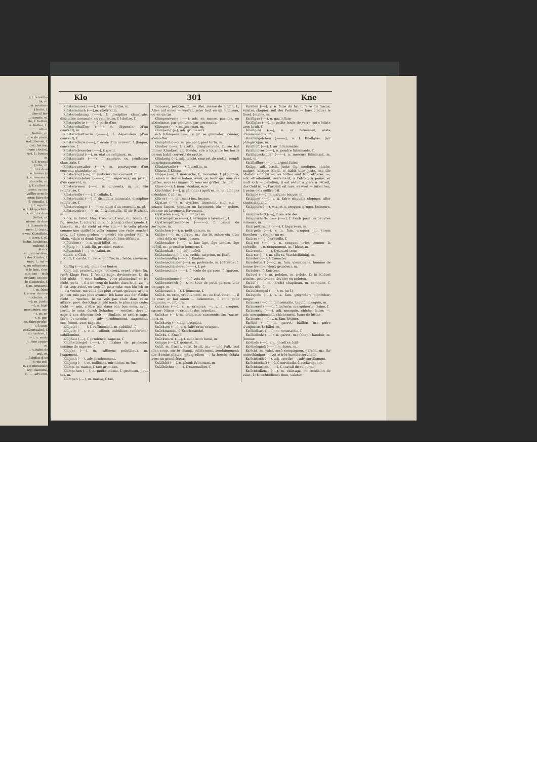), f. ferraille-
lis, m.
, m. marteau
) batte, f.
. cheval bis-
.) taquoir, m.
tte, f. battoir,
n. battue, f.;
attue.
battoir, m.
ucle de porte,
ord.) buisse, f.
illet, battoir;
d'une cloche),
ur), f.; fuseau
m.
-), f. travail
[telle, m.
n. fil à den-
n. fuseau (à
), n. coussin à
[dentelle, m.
), f. coffret à
tisser, ou tra-
vailler avec le
coter, faire de
[à dentelle, f.
), f. aiguille
n. f. Klöppellade
), m. fil à den-
[telles, m.
aiseur de den-
f. faiseuse de
erre, f.; (cuis.)
e von Kartoffeln,
e terre, f. pl.
ische, boulettes,
oulette, f.
âteux.
ent, monastère,
s der Klöster, f.
ents, f.; ins —
x, ou religieuse;
e le froc, s'en-
oile; ins — sich
er dans un cou-
le claustrale, f.
—), m. coutume,
—), m. frère
f. soeur du cou-
m. cloître, m.
—), m. jardin
—), n. bâti-
monastère, mo-
—), m. re-
—), n. pro-
en, faire profes-
—), f. com-
conventualité, f.
monastère, f.
—), n. voûte
n. bien appar-
m.
), n. habit de
tral, m.
), f. église d'un
, n. vie reli-
e, vie monacale;
adj. claustral,
el; —, adv. con-
Klo 301 Kne
Klöstermauer (⏑⏑—), f. mur du cloître, m.
Klöstermönch (⏑—),m. cloîtrier,m.
Klösterordnung (⏑⏑—), f. discipline claustrale, discipline monacale, ou religieuse, f. [cloître, f.
Klösterpforte (⏑⏑—), f. porte d'un
Klösterschaffner (⏑⏑—), m. dépensier (d'un couvent), m.
Klösterschaffnerin (⏑⏑—⏑⏑), f. dépensière (d'un couvent), f.
Klösterschule (⏑⏑—), f. école d'un couvent, f. [laïque, converse, f.
Klösterschwester (⏑⏑—), f. soeur
Klösterstand (⏑—), m. état de religieux, m.
Klösterstrafe (⏑⏑—), f. censure, ou pénitence claustrale, f.
Klösterverwalter (⏑⏑—), m. pourvoyeur d'un couvent, chambrier, m.
Klöstervogt (⏑—), m. justicier d'un couvent, m.
Klöstervorsteher (⏑——⏑), m. supérieur, ou prieur d'un couvent, m.
Klösterwesen (⏑⏑—), n. couvents, m. pl. vie religieuse, f.
Klösterzelle (⏑⏑—), f. cellule, f.
Klösterzucht (⏑—), f. discipline monacale, discipline religieuse, f.
Klösterzwinger (⏑⏑—), m. murs d'un couvent, m. pl.
Klösterzwirn (⏑—), m. fil à dentelle, fil de Brabant, m.
Klötz, m. billot, bloc, tronchet; tronc, m.; bûche, f.; fig. souche, f.; (charr.) bille, f.; (charp.) chantignole, f. tasseau, m.; da steht er wie ein —! le voilà planté comme une quille! le voilà comme une vraie souche! prov. auf einen groben — gehört ein grober Keil, à vilain, vilain et demi; bien attaqué, bien défendu.
Klötzchen (⏑—), n. petit billot, m.
Klötzig (⏑—), adj. fig. grossier, rustre.
Klötzschuh (⏑—), m. sabot, m.
Klubb, s. Club.
Klüft, f. cavité, f. creux, gouffre, m.; fente, crevasse, f.
Klüftig (⏑—), adj. qui a des fentes.
Klüg, adj. prudent, sage, judicieux, sensé, avisé; fin, rusé; kluge Frau, f. femme sage, devineresse, f.; du bist nicht —! vous badinez! vous plaisantez! er ist nicht recht —, il a un coup de hache; dazu ist er zu —, il est trop avisé, ou trop fin pour cela; nun bin ich so — als vorher, me voilà pas plus savant qu'auparavant; je n'en suis pas plus avancé; ich kann aus der Sache nicht — werden, je ne vois pas clair dans cette affaire; prov. der Klügste gibt nach, le plus sage cède; nicht — sein, n'être pas dans son bon sens, avoir perdu le sens; durch Schaden — werden, devenir sage à ses dépens; sich — dünken, se croire sage, faire l'entendu; —, adv. prudemment, sagement, sensément, avec sagesse.
Klügelei (—⏑—), f. raffinement, m. subtilité, f.
Klügeln (⏑—), v. n. raffiner, subtiliser, rechercher subtilement.
Klügheit (⏑—), f. prudence, sagesse, f.
Klügheitsregel (⏑⏑—), f. maxime de prudence, maxime de sagesse, f.
Klügler (⏑—), m. raffineur, pointilleux, m. [sagement.
Klüglich (⏑—), adv. prudemment,
Klügling (⏑—), m. suffisant, mirmidon, m. [m.
Klümp, m. masse, f. tas; grumeau,
Klümpchen (⏑—), n. petite masse, f. grumeau, petit tas, m.
Klümpen (⏑—), m. masse, f. tas,
monceau; peloton, m.; — Blei, masse de plomb, f.; Alles auf einen — werfen, jeter tout en un monceau, ou en un tas.
Klümpenweise (⏑⏑—), adv. en masse, par tas, en abondance, par pelotons, par grumeaux.
Klümper (⏑—), m. grumeau, m.
Klümperig (⏑⏑), adj. grumeleux.
sich Klümpern (⏑—), v. pr. se grumeler; s'émier, s'émietter.
Klümpfuß (⏑—), m. pied-bot, pied tortu, m.
Klünker (⏑—), f. crotte; gringuenaude, f.; sie hat immer Klunkern am Kleide, elle a toujours les bords de son habit couverts de crotte.
Klünkerig (⏑⏑), adj. crotté, couvert de crotte, rempli de gringuenaudes.
Klünkerwolle (⏑⏑—), f. crottin, m.
Klünse, f. Klinse.
Klüppe (⏑—), f. mordache, f.; morailles, f. pl.; pince, f.; einen in der — haben, avoir, ou tenir qn. sous ses pattes, sous ses mains, ou sous ses griffes. [bau, m.
Klüse (⏑—), f. (mar.) écubier, éco-
Klüshölzer (⏑—), n. pl. (mar.) apôtres, m. pl. alonges d'écubier, f. pl. [m.
Klüver (⏑—), m. (mar.) foc, focque,
Klystier (⏑—), n. clystère, lavement, sich ein — setzen lassen, prendre un lavement; ein — geben, donner un lavement. [lavement.
Klystieren (⏑—), v. a. donner un
Klystierspritze (⏑—⏑), f. seringue à lavement, f.
Klystierspritzenröhre (⏑—⏑—⏑), f. canon de seringue, m.
Knäbchen (⏑—), n. petit garçon, m.
Knäbe (⏑—), m. garçon, m.; das ist schon ein alter —, c'est déjà un vieux garçon.
Knäbenalter (⏑⏑—), n. bas âge, âge tendre, âge puéril, m.; première jeunesse, f.
Knäbenhaft (⏑—), adj. puéril.
Knäbenkraut (⏑—), n. orchis, satyrion, m. [haft.
Knäbenmäßig (⏑⏑—), f. Knaben-
Knäbenschänder (⏑—), m. pédéraste, m. [dérastie, f.
Knäbenschänderei (—⏑—), f. pé-
Knäbenschule (⏑⏑—), f. école de garçons, f. [garçon, f.
Knäbenstimme (⏑⏑—), f. voix de
Knäbenstreich (⏑—), m. tour de petit garçon, tour de page, m.
Knäbenzeit (⏑—), f. jeunesse, f.
Knäck, m. crac, craquement, m.; es that einen —, il fit crac; er hat einen — bekommen, il en a pour toujours; —, int. crac!
Knäcken (⏑—), v. n. craquer; —, v. a. croquer, casser; Nüsse —, croquer des noisettes.
Knäcker (⏑—), m. craqueur; cassenoisettes, casse-noix, m.
Knäckerig (⏑⏑), adj. croquant.
Knäckern (⏑—), v. n. faire crac, craquer.
Knäckmandel, f. Krachmandel.
Knäcks, f. Knack.
Knäckwurst (⏑—), f. saucisson fumé, m.
Knägge (⏑—), f. gousset, m.
Knäll, m. fracas, éclat, bruit, m.; — und Fall, tout d'un coup, sur le champ, subitement, soudainement; die Bombe platzte mit großem —, la bombe éclata avec un grand fracas.
Knällblei (⏑—), n. plomb fulminant, m.
Knällbüchse (⏑—⏑), f. canonnière, f.
Knällen (⏑—), v. n. faire du bruit, faire du fracas, éclater, claquer; mit der Peitsche — faire claquer le fouet. [mable, m.
Knällgas (⏑—), n. gaz inflam-
Knällglas (⏑—), n. petite boule de verre qui s'éclate avec bruit, f.
Knällgold (⏑—), n. or fulminant, orate d'ammoniaque, m.
Knällkügelchen (⏑——⏑), n. f. Knallglas. [air phlogistique, m.
Knällluft (⏑—), f. air inflammable,
Knällpulver (⏑—⏑), n. poudre fulminante, f.
Knällquecksilber (⏑⏑—⏑), n. mercure fulminant, m. [nant, m.
Knällsilber (⏑—), n. argent fulmi-
Knäpp, adj. étroit, juste; fig. modique, chiche, maigre; knappe Kleid, n. habit bien juste, m.; die Stiefeln sind zu —, les bottes sont trop étroites; —, adv. étroitement, serrément, à l'étroit; à peine; er muß sich — behelfen, il est réduit à vivre à l'étroit; das Geld ist —, l'argent est rare; es wird — zureichen, à peine cela suffira-t-il.
Knäppe (⏑—), m. garçon; écuyer, m.
Knäppen (⏑—), v. a. faire claquer; clopiner, aller clopin-clopant.
Knäppern (⏑—), v. a. et n. croquer, gruger. [mineurs, f.
Knäppschaft (⏑—), f. société des
Knäppschaftscasse (⏑—⏑), f. fonds pour les pauvres mineurs, m.
Knärpelkirsche (⏑⏑—), f. bigarreau, m.
Knärpeln (⏑—), v. n. fam. croquer; an einem Knochen —, ronger un os.
Knärre (⏑—), f. crécelle, f.
Knärren (⏑—), v. n. craquer, crier; sonner la crécelle; —, n. craquement, m. [bleur, m.
Knärrente (⏑—⏑), f. canard trem-
Knärrer (⏑—), m. râle (s. Wachtelkönig), m.
Knäster (⏑—), f. Canaster.
Knästerbart (⏑—⏑), m. fam. vieux papa; homme de bonne trempe, vieux grondeur, m.
Knästern, f. Knistern.
Knäuel (⏑—), m. peloton, m. pelote, f.; in Knäuel winden, pelotonner, dévider en peloton.
Knäuf (⏑—), m. (arch.) chapiteau, m. campane, f. [bouterolle, f.
Knäufstempel (⏑—⏑), m. (orf.)
Knäupeln (⏑—), v. a. fam. grignoter; pignocher, ronger.
Knäuser (⏑—), m. pincemaille, taquin, mesquin, m.
Knäuserei (—⏑—), f. ladrerie, mesquinerie, lésine, f.
Knäuserig (⏑⏑—), adj. mesquin, chiche, ladre; —, adv. mesquinement, chichement. [user de lésine.
Knäusern (⏑—), v. n. fam. lésiner,
Knëbel (⏑—), m. garrot; bâillon, m.; poire d'angoisse, f.; billot, m.
Knëbelbart (⏑—⏑), m. moustache, f.
Knëbelholz (⏑—⏑), n. garrot, m.; (chap.) baudoir, m. [lonner.
Knëbeln (⏑—), v. a. garotter; bâil-
Knëbelspieß (⏑—⏑), m. épieu, m.
Knëcht, m. valet, serf; compagnon, garçon, m.; Ihr unterthäniger —, votre très-humble serviteur.
Knëchtisch (⏑—), adj. servile; —, adv. servilement.
Knëchtschaft (⏑—), f. servitude, f. esclavage, m.
Knëchtsarbeit (⏑—⏑), f. travail de valet, m.
Knëchtsdienst (⏑—), m. valetage, m. condition de valet, f.; Knechtsdienst thun, valeter.